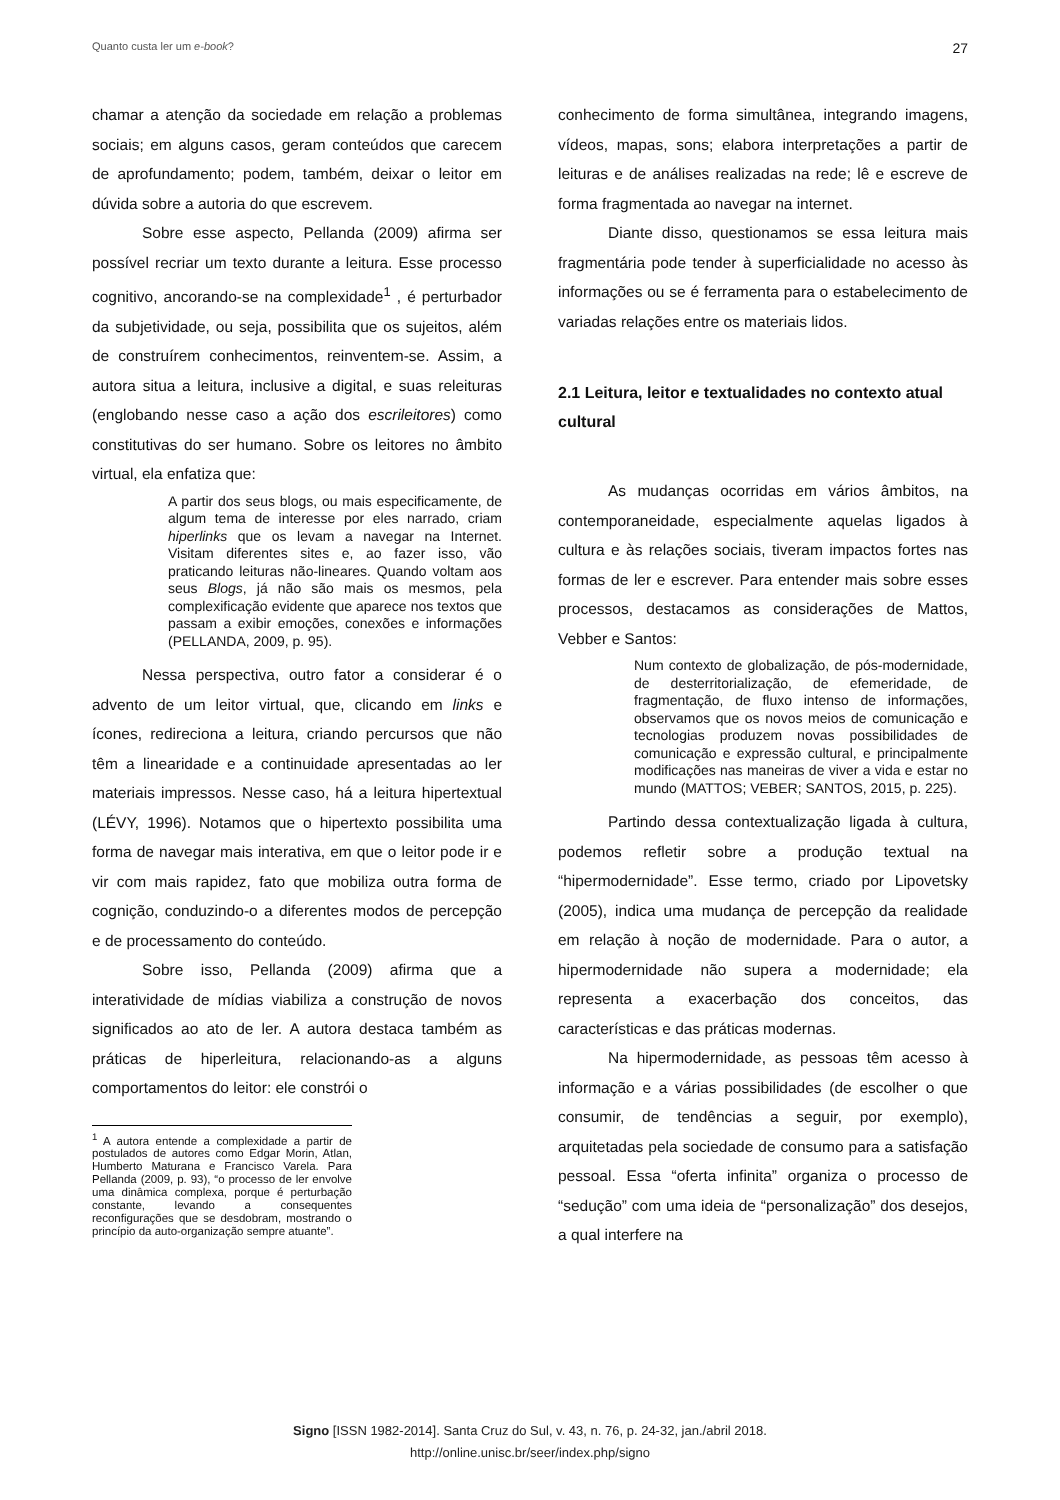Quanto custa ler um e-book? 27
chamar a atenção da sociedade em relação a problemas sociais; em alguns casos, geram conteúdos que carecem de aprofundamento; podem, também, deixar o leitor em dúvida sobre a autoria do que escrevem.
Sobre esse aspecto, Pellanda (2009) afirma ser possível recriar um texto durante a leitura. Esse processo cognitivo, ancorando-se na complexidade<sup>1</sup> , é perturbador da subjetividade, ou seja, possibilita que os sujeitos, além de construírem conhecimentos, reinventem-se. Assim, a autora situa a leitura, inclusive a digital, e suas releituras (englobando nesse caso a ação dos escrileitores) como constitutivas do ser humano. Sobre os leitores no âmbito virtual, ela enfatiza que:
A partir dos seus blogs, ou mais especificamente, de algum tema de interesse por eles narrado, criam hiperlinks que os levam a navegar na Internet. Visitam diferentes sites e, ao fazer isso, vão praticando leituras não-lineares. Quando voltam aos seus Blogs, já não são mais os mesmos, pela complexificação evidente que aparece nos textos que passam a exibir emoções, conexões e informações (PELLANDA, 2009, p. 95).
Nessa perspectiva, outro fator a considerar é o advento de um leitor virtual, que, clicando em links e ícones, redireciona a leitura, criando percursos que não têm a linearidade e a continuidade apresentadas ao ler materiais impressos. Nesse caso, há a leitura hipertextual (LÉVY, 1996). Notamos que o hipertexto possibilita uma forma de navegar mais interativa, em que o leitor pode ir e vir com mais rapidez, fato que mobiliza outra forma de cognição, conduzindo-o a diferentes modos de percepção e de processamento do conteúdo.
Sobre isso, Pellanda (2009) afirma que a interatividade de mídias viabiliza a construção de novos significados ao ato de ler. A autora destaca também as práticas de hiperleitura, relacionando-as a alguns comportamentos do leitor: ele constrói o
<sup>1</sup> A autora entende a complexidade a partir de postulados de autores como Edgar Morin, Atlan, Humberto Maturana e Francisco Varela. Para Pellanda (2009, p. 93), “o processo de ler envolve uma dinâmica complexa, porque é perturbação constante, levando a consequentes reconfigurações que se desdobram, mostrando o princípio da auto-organização sempre atuante”.
conhecimento de forma simultânea, integrando imagens, vídeos, mapas, sons; elabora interpretações a partir de leituras e de análises realizadas na rede; lê e escreve de forma fragmentada ao navegar na internet.
Diante disso, questionamos se essa leitura mais fragmentária pode tender à superficialidade no acesso às informações ou se é ferramenta para o estabelecimento de variadas relações entre os materiais lidos.
2.1 Leitura, leitor e textualidades no contexto atual cultural
As mudanças ocorridas em vários âmbitos, na contemporaneidade, especialmente aquelas ligados à cultura e às relações sociais, tiveram impactos fortes nas formas de ler e escrever. Para entender mais sobre esses processos, destacamos as considerações de Mattos, Vebber e Santos:
Num contexto de globalização, de pós-modernidade, de desterritorialização, de efemeridade, de fragmentação, de fluxo intenso de informações, observamos que os novos meios de comunicação e tecnologias produzem novas possibilidades de comunicação e expressão cultural, e principalmente modificações nas maneiras de viver a vida e estar no mundo (MATTOS; VEBER; SANTOS, 2015, p. 225).
Partindo dessa contextualização ligada à cultura, podemos refletir sobre a produção textual na “hipermodernidade”. Esse termo, criado por Lipovetsky (2005), indica uma mudança de percepção da realidade em relação à noção de modernidade. Para o autor, a hipermodernidade não supera a modernidade; ela representa a exacerbação dos conceitos, das características e das práticas modernas.
Na hipermodernidade, as pessoas têm acesso à informação e a várias possibilidades (de escolher o que consumir, de tendências a seguir, por exemplo), arquitetadas pela sociedade de consumo para a satisfação pessoal. Essa “oferta infinita” organiza o processo de “sedução” com uma ideia de “personalização” dos desejos, a qual interfere na
Signo [ISSN 1982-2014]. Santa Cruz do Sul, v. 43, n. 76, p. 24-32, jan./abril 2018.
http://online.unisc.br/seer/index.php/signo